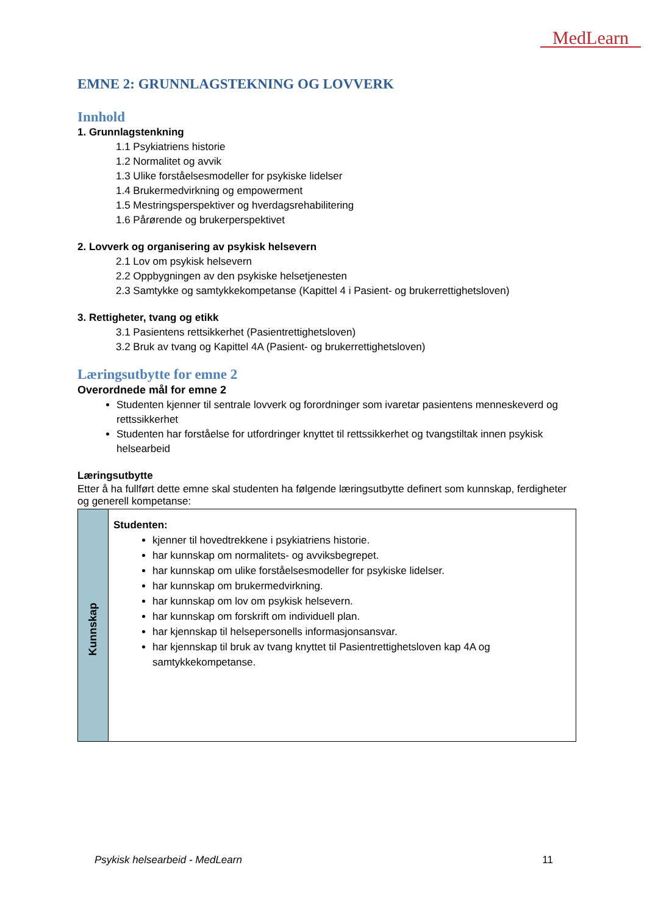MedLearn
EMNE 2: GRUNNLAGSTEKNING OG LOVVERK
Innhold
1. Grunnlagstenkning
1.1 Psykiatriens historie
1.2 Normalitet og avvik
1.3 Ulike forståelsesmodeller for psykiske lidelser
1.4 Brukermedvirkning og empowerment
1.5 Mestringsperspektiver og hverdagsrehabilitering
1.6 Pårørende og brukerperspektivet
2. Lovverk og organisering av psykisk helsevern
2.1 Lov om psykisk helsevern
2.2 Oppbygningen av den psykiske helsetjenesten
2.3 Samtykke og samtykkekompetanse (Kapittel 4 i Pasient- og brukerrettighetsloven)
3. Rettigheter, tvang og etikk
3.1 Pasientens rettsikkerhet (Pasientrettighetsloven)
3.2 Bruk av tvang og Kapittel 4A (Pasient- og brukerrettighetsloven)
Læringsutbytte for emne 2
Overordnede mål for emne 2
Studenten kjenner til sentrale lovverk og forordninger som ivaretar pasientens menneskeverd og rettssikkerhet
Studenten har forståelse for utfordringer knyttet til rettssikkerhet og tvangstiltak innen psykisk helsearbeid
Læringsutbytte
Etter å ha fullført dette emne skal studenten ha følgende læringsutbytte definert som kunnskap, ferdigheter og generell kompetanse:
| Kunnskap | Studenten: kjenner til hovedtrekkene i psykiatriens historie. har kunnskap om normalitets- og avviksbegrepet. har kunnskap om ulike forståelsesmodeller for psykiske lidelser. har kunnskap om brukermedvirkning. har kunnskap om lov om psykisk helsevern. har kunnskap om forskrift om individuell plan. har kjennskap til helsepersonells informasjonsansvar. har kjennskap til bruk av tvang knyttet til Pasientrettighetsloven kap 4A og samtykkekompetanse. |
Psykisk helsearbeid - MedLearn 11